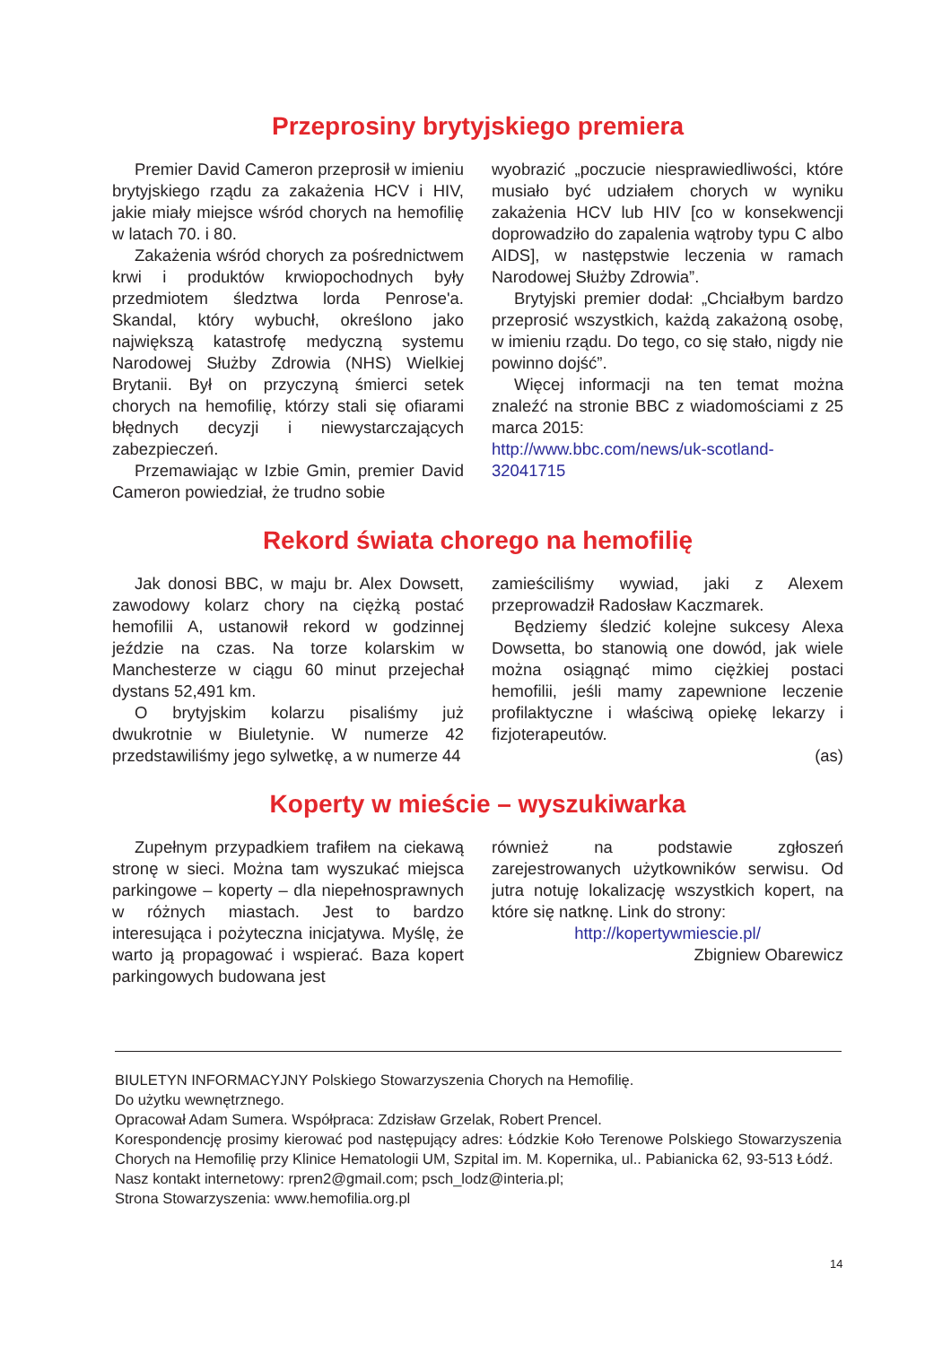Przeprosiny brytyjskiego premiera
Premier David Cameron przeprosił w imieniu brytyjskiego rządu za zakażenia HCV i HIV, jakie miały miejsce wśród chorych na hemofilię w latach 70. i 80.
Zakażenia wśród chorych za pośrednictwem krwi i produktów krwiopochodnych były przedmiotem śledztwa lorda Penrose'a. Skandal, który wybuchł, określono jako największą katastrofę medyczną systemu Narodowej Służby Zdrowia (NHS) Wielkiej Brytanii. Był on przyczyną śmierci setek chorych na hemofilię, którzy stali się ofiarami błędnych decyzji i niewystarczających zabezpieczeń.
Przemawiając w Izbie Gmin, premier David Cameron powiedział, że trudno sobie
wyobrazić „poczucie niesprawiedliwości, które musiało być udziałem chorych w wyniku zakażenia HCV lub HIV [co w konsekwencji doprowadziło do zapalenia wątroby typu C albo AIDS], w następstwie leczenia w ramach Narodowej Służby Zdrowia”.
Brytyjski premier dodał: „Chciałbym bardzo przeprosić wszystkich, każdą zakażoną osobę, w imieniu rządu. Do tego, co się stało, nigdy nie powinno dojść”.
Więcej informacji na ten temat można znaleźć na stronie BBC z wiadomościami z 25 marca 2015:
http://www.bbc.com/news/uk-scotland-32041715
Rekord świata chorego na hemofilię
Jak donosi BBC, w maju br. Alex Dowsett, zawodowy kolarz chory na ciężką postać hemofilii A, ustanowił rekord w godzinnej jeździe na czas. Na torze kolarskim w Manchesterze w ciągu 60 minut przejechał dystans 52,491 km.
O brytyjskim kolarzu pisaliśmy już dwukrotnie w Biuletynie. W numerze 42 przedstawiliśmy jego sylwetkę, a w numerze 44
zamieściliśmy wywiad, jaki z Alexem przeprowadził Radosław Kaczmarek.
Będziemy śledzić kolejne sukcesy Alexa Dowsetta, bo stanowią one dowód, jak wiele można osiągnąć mimo ciężkiej postaci hemofilii, jeśli mamy zapewnione leczenie profilaktyczne i właściwą opiekę lekarzy i fizjoterapeutów.
(as)
Koperty w mieście – wyszukiwarka
Zupełnym przypadkiem trafiłem na ciekawą stronę w sieci. Można tam wyszukać miejsca parkingowe – koperty – dla niepełnosprawnych w różnych miastach. Jest to bardzo interesująca i pożyteczna inicjatywa. Myślę, że warto ją propagować i wspierać. Baza kopert parkingowych budowana jest
również na podstawie zgłoszeń zarejestrowanych użytkowników serwisu. Od jutra notuję lokalizację wszystkich kopert, na które się natknę. Link do strony:
http://kopertywmiescie.pl/
Zbigniew Obarewicz
BIULETYN INFORMACYJNY Polskiego Stowarzyszenia Chorych na Hemofilię.
Do użytku wewnętrznego.
Opracował Adam Sumera. Współpraca: Zdzisław Grzelak, Robert Prencel.
Korespondencję prosimy kierować pod następujący adres: Łódzkie Koło Terenowe Polskiego Stowarzyszenia Chorych na Hemofilię przy Klinice Hematologii UM, Szpital im. M. Kopernika, ul.. Pabianicka 62, 93-513 Łódź.
Nasz kontakt internetowy: rpren2@gmail.com; psch_lodz@interia.pl;
Strona Stowarzyszenia: www.hemofilia.org.pl
14